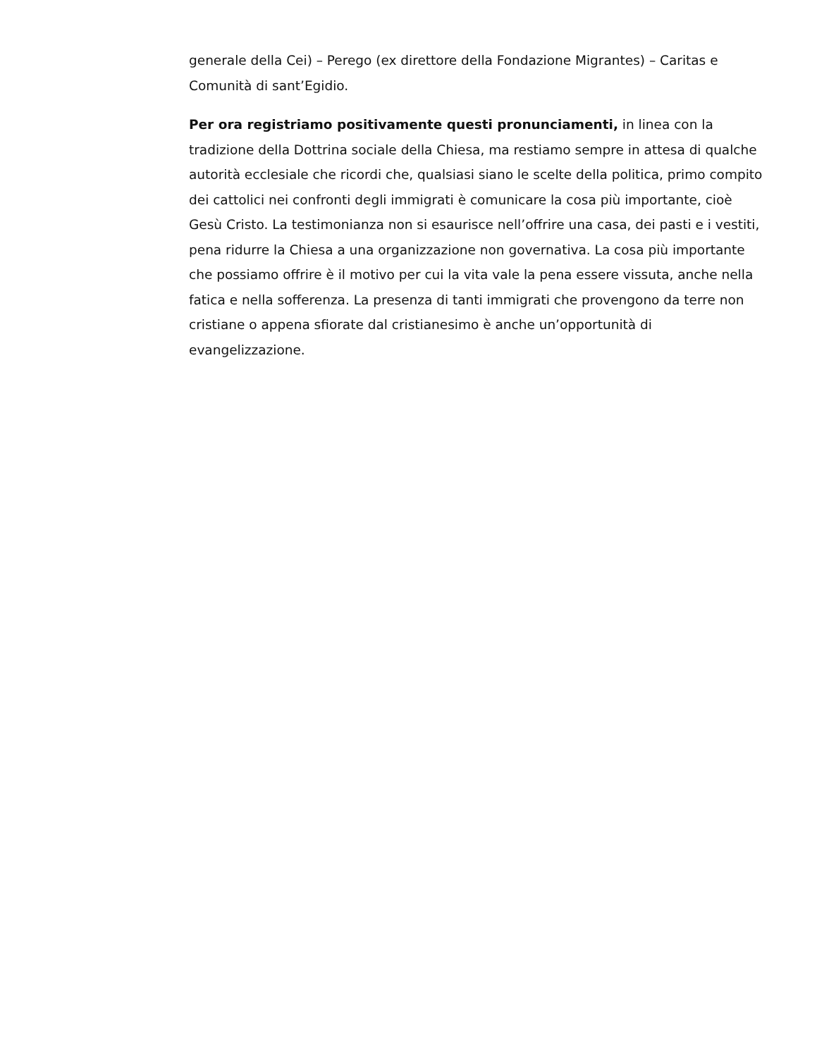generale della Cei) – Perego (ex direttore della Fondazione Migrantes) – Caritas e Comunità di sant’Egidio.
Per ora registriamo positivamente questi pronunciamenti, in linea con la tradizione della Dottrina sociale della Chiesa, ma restiamo sempre in attesa di qualche autorità ecclesiale che ricordi che, qualsiasi siano le scelte della politica, primo compito dei cattolici nei confronti degli immigrati è comunicare la cosa più importante, cioè Gesù Cristo. La testimonianza non si esaurisce nell’offrire una casa, dei pasti e i vestiti, pena ridurre la Chiesa a una organizzazione non governativa. La cosa più importante che possiamo offrire è il motivo per cui la vita vale la pena essere vissuta, anche nella fatica e nella sofferenza. La presenza di tanti immigrati che provengono da terre non cristiane o appena sfiorate dal cristianesimo è anche un’opportunità di evangelizzazione.